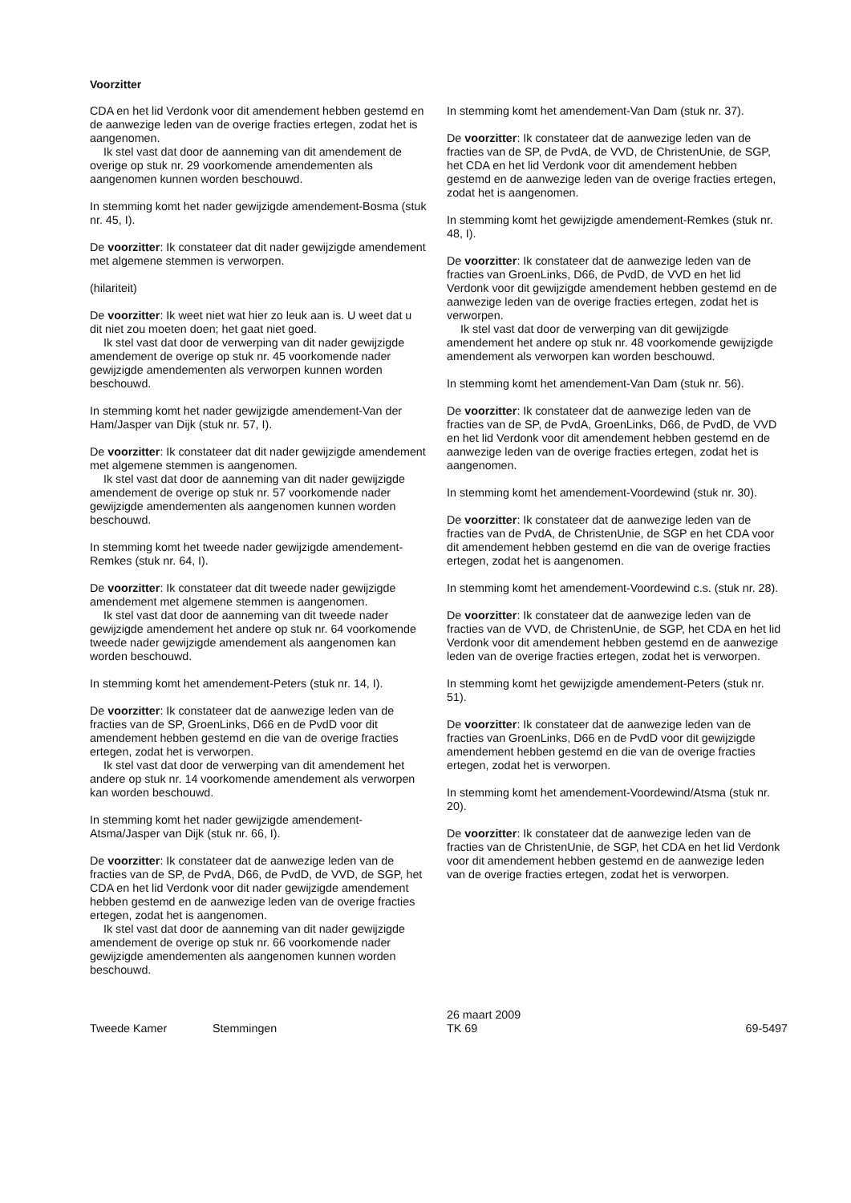Voorzitter
CDA en het lid Verdonk voor dit amendement hebben gestemd en de aanwezige leden van de overige fracties ertegen, zodat het is aangenomen.
Ik stel vast dat door de aanneming van dit amendement de overige op stuk nr. 29 voorkomende amendementen als aangenomen kunnen worden beschouwd.
In stemming komt het nader gewijzigde amendement-Bosma (stuk nr. 45, I).
De voorzitter: Ik constateer dat dit nader gewijzigde amendement met algemene stemmen is verworpen.
(hilariteit)
De voorzitter: Ik weet niet wat hier zo leuk aan is. U weet dat u dit niet zou moeten doen; het gaat niet goed.
Ik stel vast dat door de verwerping van dit nader gewijzigde amendement de overige op stuk nr. 45 voorkomende nader gewijzigde amendementen als verworpen kunnen worden beschouwd.
In stemming komt het nader gewijzigde amendement-Van der Ham/Jasper van Dijk (stuk nr. 57, I).
De voorzitter: Ik constateer dat dit nader gewijzigde amendement met algemene stemmen is aangenomen.
Ik stel vast dat door de aanneming van dit nader gewijzigde amendement de overige op stuk nr. 57 voorkomende nader gewijzigde amendementen als aangenomen kunnen worden beschouwd.
In stemming komt het tweede nader gewijzigde amendement-Remkes (stuk nr. 64, I).
De voorzitter: Ik constateer dat dit tweede nader gewijzigde amendement met algemene stemmen is aangenomen.
Ik stel vast dat door de aanneming van dit tweede nader gewijzigde amendement het andere op stuk nr. 64 voorkomende tweede nader gewijzigde amendement als aangenomen kan worden beschouwd.
In stemming komt het amendement-Peters (stuk nr. 14, I).
De voorzitter: Ik constateer dat de aanwezige leden van de fracties van de SP, GroenLinks, D66 en de PvdD voor dit amendement hebben gestemd en die van de overige fracties ertegen, zodat het is verworpen.
Ik stel vast dat door de verwerping van dit amendement het andere op stuk nr. 14 voorkomende amendement als verworpen kan worden beschouwd.
In stemming komt het nader gewijzigde amendement-Atsma/Jasper van Dijk (stuk nr. 66, I).
De voorzitter: Ik constateer dat de aanwezige leden van de fracties van de SP, de PvdA, D66, de PvdD, de VVD, de SGP, het CDA en het lid Verdonk voor dit nader gewijzigde amendement hebben gestemd en de aanwezige leden van de overige fracties ertegen, zodat het is aangenomen.
Ik stel vast dat door de aanneming van dit nader gewijzigde amendement de overige op stuk nr. 66 voorkomende nader gewijzigde amendementen als aangenomen kunnen worden beschouwd.
In stemming komt het amendement-Van Dam (stuk nr. 37).
De voorzitter: Ik constateer dat de aanwezige leden van de fracties van de SP, de PvdA, de VVD, de ChristenUnie, de SGP, het CDA en het lid Verdonk voor dit amendement hebben gestemd en de aanwezige leden van de overige fracties ertegen, zodat het is aangenomen.
In stemming komt het gewijzigde amendement-Remkes (stuk nr. 48, I).
De voorzitter: Ik constateer dat de aanwezige leden van de fracties van GroenLinks, D66, de PvdD, de VVD en het lid Verdonk voor dit gewijzigde amendement hebben gestemd en de aanwezige leden van de overige fracties ertegen, zodat het is verworpen.
Ik stel vast dat door de verwerping van dit gewijzigde amendement het andere op stuk nr. 48 voorkomende gewijzigde amendement als verworpen kan worden beschouwd.
In stemming komt het amendement-Van Dam (stuk nr. 56).
De voorzitter: Ik constateer dat de aanwezige leden van de fracties van de SP, de PvdA, GroenLinks, D66, de PvdD, de VVD en het lid Verdonk voor dit amendement hebben gestemd en de aanwezige leden van de overige fracties ertegen, zodat het is aangenomen.
In stemming komt het amendement-Voordewind (stuk nr. 30).
De voorzitter: Ik constateer dat de aanwezige leden van de fracties van de PvdA, de ChristenUnie, de SGP en het CDA voor dit amendement hebben gestemd en die van de overige fracties ertegen, zodat het is aangenomen.
In stemming komt het amendement-Voordewind c.s. (stuk nr. 28).
De voorzitter: Ik constateer dat de aanwezige leden van de fracties van de VVD, de ChristenUnie, de SGP, het CDA en het lid Verdonk voor dit amendement hebben gestemd en de aanwezige leden van de overige fracties ertegen, zodat het is verworpen.
In stemming komt het gewijzigde amendement-Peters (stuk nr. 51).
De voorzitter: Ik constateer dat de aanwezige leden van de fracties van GroenLinks, D66 en de PvdD voor dit gewijzigde amendement hebben gestemd en die van de overige fracties ertegen, zodat het is verworpen.
In stemming komt het amendement-Voordewind/Atsma (stuk nr. 20).
De voorzitter: Ik constateer dat de aanwezige leden van de fracties van de ChristenUnie, de SGP, het CDA en het lid Verdonk voor dit amendement hebben gestemd en de aanwezige leden van de overige fracties ertegen, zodat het is verworpen.
Tweede Kamer Stemmingen
26 maart 2009
TK 69
69-5497